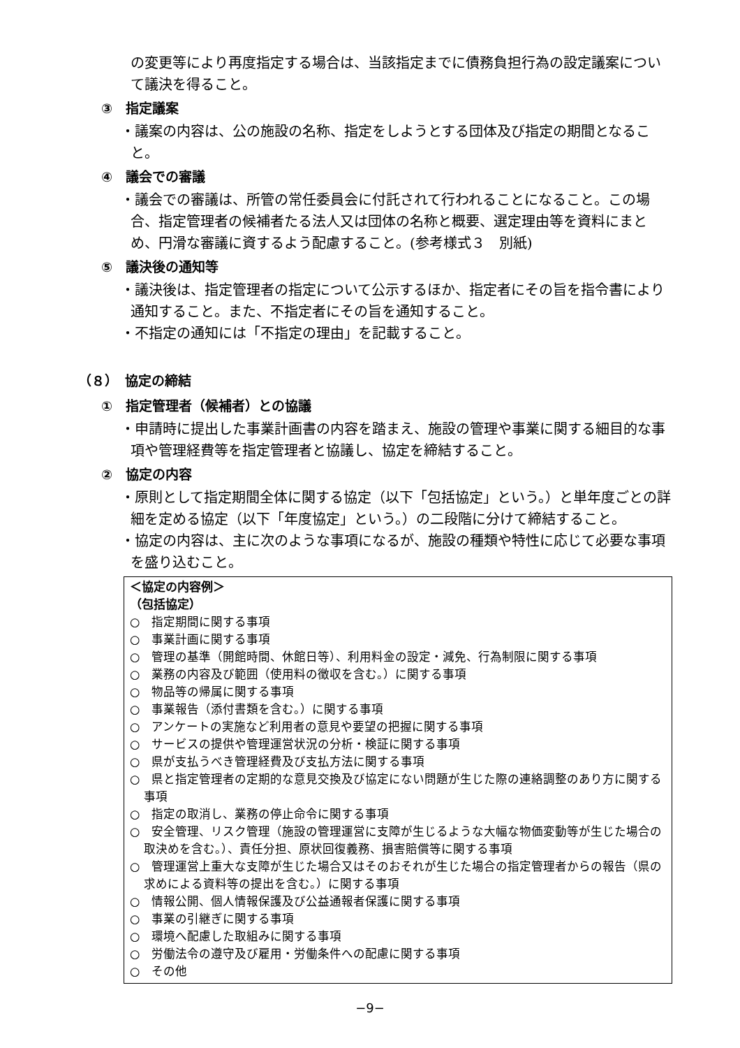の変更等により再度指定する場合は、当該指定までに債務負担行為の設定議案について議決を得ること。
③　指定議案
・議案の内容は、公の施設の名称、指定をしようとする団体及び指定の期間となること。
④　議会での審議
・議会での審議は、所管の常任委員会に付託されて行われることになること。この場合、指定管理者の候補者たる法人又は団体の名称と概要、選定理由等を資料にまとめ、円滑な審議に資するよう配慮すること。(参考様式３　別紙)
⑤　議決後の通知等
・議決後は、指定管理者の指定について公示するほか、指定者にその旨を指令書により通知すること。また、不指定者にその旨を通知すること。
・不指定の通知には「不指定の理由」を記載すること。
（８）　協定の締結
①　指定管理者（候補者）との協議
・申請時に提出した事業計画書の内容を踏まえ、施設の管理や事業に関する細目的な事項や管理経費等を指定管理者と協議し、協定を締結すること。
②　協定の内容
・原則として指定期間全体に関する協定（以下「包括協定」という。）と単年度ごとの詳細を定める協定（以下「年度協定」という。）の二段階に分けて締結すること。
・協定の内容は、主に次のような事項になるが、施設の種類や特性に応じて必要な事項を盛り込むこと。
＜協定の内容例＞
（包括協定）
○　指定期間に関する事項
○　事業計画に関する事項
○　管理の基準（開館時間、休館日等）、利用料金の設定・減免、行為制限に関する事項
○　業務の内容及び範囲（使用料の徴収を含む。）に関する事項
○　物品等の帰属に関する事項
○　事業報告（添付書類を含む。）に関する事項
○　アンケートの実施など利用者の意見や要望の把握に関する事項
○　サービスの提供や管理運営状況の分析・検証に関する事項
○　県が支払うべき管理経費及び支払方法に関する事項
○　県と指定管理者の定期的な意見交換及び協定にない問題が生じた際の連絡調整のあり方に関する事項
○　指定の取消し、業務の停止命令に関する事項
○　安全管理、リスク管理（施設の管理運営に支障が生じるような大幅な物価変動等が生じた場合の取決めを含む。）、責任分担、原状回復義務、損害賠償等に関する事項
○　管理運営上重大な支障が生じた場合又はそのおそれが生じた場合の指定管理者からの報告（県の求めによる資料等の提出を含む。）に関する事項
○　情報公開、個人情報保護及び公益通報者保護に関する事項
○　事業の引継ぎに関する事項
○　環境へ配慮した取組みに関する事項
○　労働法令の遵守及び雇用・労働条件への配慮に関する事項
○　その他
−9−